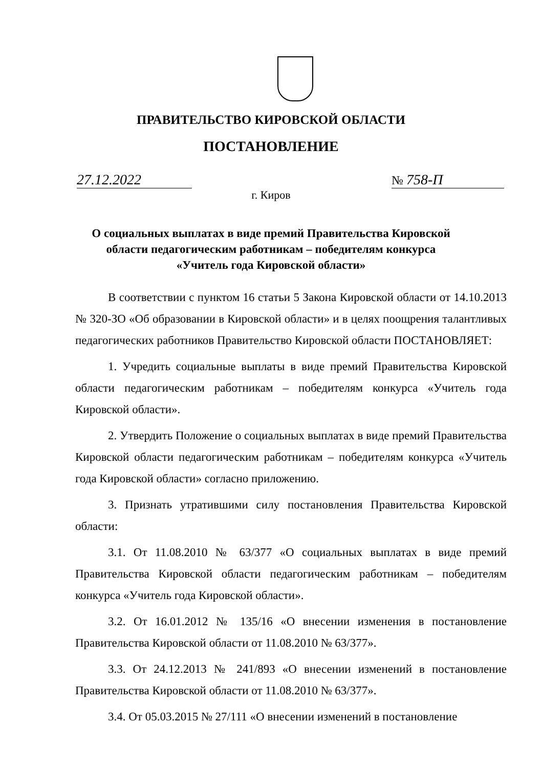ПРАВИТЕЛЬСТВО КИРОВСКОЙ ОБЛАСТИ
ПОСТАНОВЛЕНИЕ
27.12.2022 № 758-П
г. Киров
О социальных выплатах в виде премий Правительства Кировской
области педагогическим работникам – победителям конкурса
«Учитель года Кировской области»
В соответствии с пунктом 16 статьи 5 Закона Кировской области от 14.10.2013 № 320-ЗО «Об образовании в Кировской области» и в целях поощрения талантливых педагогических работников Правительство Кировской области ПОСТАНОВЛЯЕТ:
1. Учредить социальные выплаты в виде премий Правительства Кировской области педагогическим работникам – победителям конкурса «Учитель года Кировской области».
2. Утвердить Положение о социальных выплатах в виде премий Правительства Кировской области педагогическим работникам – победителям конкурса «Учитель года Кировской области» согласно приложению.
3. Признать утратившими силу постановления Правительства Кировской области:
3.1. От 11.08.2010 № 63/377 «О социальных выплатах в виде премий Правительства Кировской области педагогическим работникам – победителям конкурса «Учитель года Кировской области».
3.2. От 16.01.2012 № 135/16 «О внесении изменения в постановление Правительства Кировской области от 11.08.2010 № 63/377».
3.3. От 24.12.2013 № 241/893 «О внесении изменений в постановление Правительства Кировской области от 11.08.2010 № 63/377».
3.4. От 05.03.2015 № 27/111 «О внесении изменений в постановление